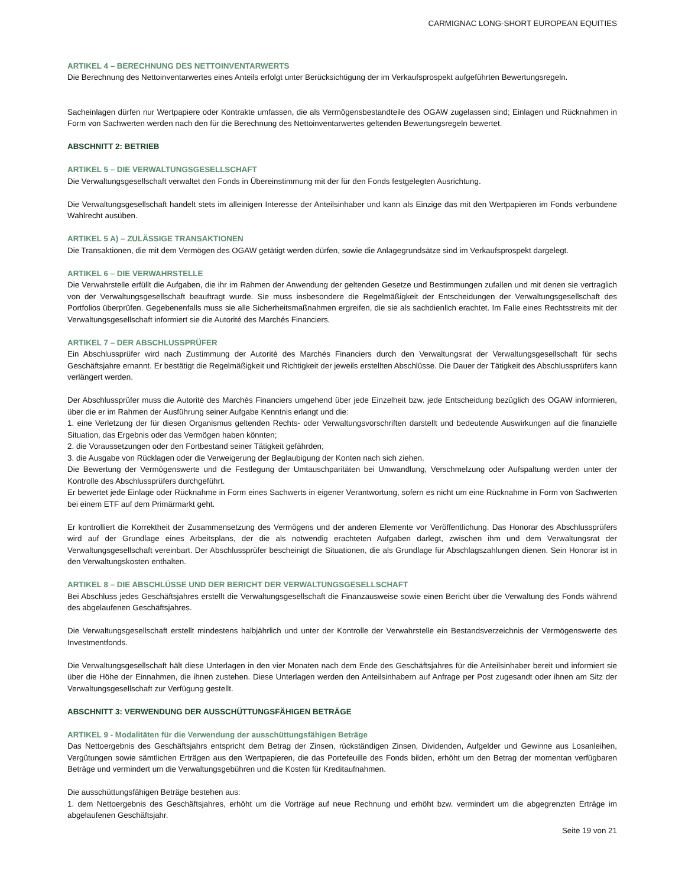CARMIGNAC LONG-SHORT EUROPEAN EQUITIES
ARTIKEL 4 – BERECHNUNG DES NETTOINVENTARWERTS
Die Berechnung des Nettoinventarwertes eines Anteils erfolgt unter Berücksichtigung der im Verkaufsprospekt aufgeführten Bewertungsregeln.
Sacheinlagen dürfen nur Wertpapiere oder Kontrakte umfassen, die als Vermögensbestandteile des OGAW zugelassen sind; Einlagen und Rücknahmen in Form von Sachwerten werden nach den für die Berechnung des Nettoinventarwertes geltenden Bewertungsregeln bewertet.
ABSCHNITT 2: BETRIEB
ARTIKEL 5 – DIE VERWALTUNGSGESELLSCHAFT
Die Verwaltungsgesellschaft verwaltet den Fonds in Übereinstimmung mit der für den Fonds festgelegten Ausrichtung.
Die Verwaltungsgesellschaft handelt stets im alleinigen Interesse der Anteilsinhaber und kann als Einzige das mit den Wertpapieren im Fonds verbundene Wahlrecht ausüben.
ARTIKEL 5 A) – ZULÄSSIGE TRANSAKTIONEN
Die Transaktionen, die mit dem Vermögen des OGAW getätigt werden dürfen, sowie die Anlagegrundsätze sind im Verkaufsprospekt dargelegt.
ARTIKEL 6 – DIE VERWAHRSTELLE
Die Verwahrstelle erfüllt die Aufgaben, die ihr im Rahmen der Anwendung der geltenden Gesetze und Bestimmungen zufallen und mit denen sie vertraglich von der Verwaltungsgesellschaft beauftragt wurde. Sie muss insbesondere die Regelmäßigkeit der Entscheidungen der Verwaltungsgesellschaft des Portfolios überprüfen. Gegebenenfalls muss sie alle Sicherheitsmaßnahmen ergreifen, die sie als sachdienlich erachtet. Im Falle eines Rechtsstreits mit der Verwaltungsgesellschaft informiert sie die Autorité des Marchés Financiers.
ARTIKEL 7 – DER ABSCHLUSSPRÜFER
Ein Abschlussprüfer wird nach Zustimmung der Autorité des Marchés Financiers durch den Verwaltungsrat der Verwaltungsgesellschaft für sechs Geschäftsjahre ernannt. Er bestätigt die Regelmäßigkeit und Richtigkeit der jeweils erstellten Abschlüsse. Die Dauer der Tätigkeit des Abschlussprüfers kann verlängert werden.
Der Abschlussprüfer muss die Autorité des Marchés Financiers umgehend über jede Einzelheit bzw. jede Entscheidung bezüglich des OGAW informieren, über die er im Rahmen der Ausführung seiner Aufgabe Kenntnis erlangt und die:
1. eine Verletzung der für diesen Organismus geltenden Rechts- oder Verwaltungsvorschriften darstellt und bedeutende Auswirkungen auf die finanzielle Situation, das Ergebnis oder das Vermögen haben könnten;
2. die Voraussetzungen oder den Fortbestand seiner Tätigkeit gefährden;
3. die Ausgabe von Rücklagen oder die Verweigerung der Beglaubigung der Konten nach sich ziehen.
Die Bewertung der Vermögenswerte und die Festlegung der Umtauschparitäten bei Umwandlung, Verschmelzung oder Aufspaltung werden unter der Kontrolle des Abschlussprüfers durchgeführt.
Er bewertet jede Einlage oder Rücknahme in Form eines Sachwerts in eigener Verantwortung, sofern es nicht um eine Rücknahme in Form von Sachwerten bei einem ETF auf dem Primärmarkt geht.
Er kontrolliert die Korrektheit der Zusammensetzung des Vermögens und der anderen Elemente vor Veröffentlichung. Das Honorar des Abschlussprüfers wird auf der Grundlage eines Arbeitsplans, der die als notwendig erachteten Aufgaben darlegt, zwischen ihm und dem Verwaltungsrat der Verwaltungsgesellschaft vereinbart. Der Abschlussprüfer bescheinigt die Situationen, die als Grundlage für Abschlagszahlungen dienen. Sein Honorar ist in den Verwaltungskosten enthalten.
ARTIKEL 8 – DIE ABSCHLÜSSE UND DER BERICHT DER VERWALTUNGSGESELLSCHAFT
Bei Abschluss jedes Geschäftsjahres erstellt die Verwaltungsgesellschaft die Finanzausweise sowie einen Bericht über die Verwaltung des Fonds während des abgelaufenen Geschäftsjahres.
Die Verwaltungsgesellschaft erstellt mindestens halbjährlich und unter der Kontrolle der Verwahrstelle ein Bestandsverzeichnis der Vermögenswerte des Investmentfonds.
Die Verwaltungsgesellschaft hält diese Unterlagen in den vier Monaten nach dem Ende des Geschäftsjahres für die Anteilsinhaber bereit und informiert sie über die Höhe der Einnahmen, die ihnen zustehen. Diese Unterlagen werden den Anteilsinhabern auf Anfrage per Post zugesandt oder ihnen am Sitz der Verwaltungsgesellschaft zur Verfügung gestellt.
ABSCHNITT 3: VERWENDUNG DER AUSSCHÜTTUNGSFÄHIGEN BETRÄGE
ARTIKEL 9 - Modalitäten für die Verwendung der ausschüttungsfähigen Beträge
Das Nettoergebnis des Geschäftsjahrs entspricht dem Betrag der Zinsen, rückständigen Zinsen, Dividenden, Aufgelder und Gewinne aus Losanleihen, Vergütungen sowie sämtlichen Erträgen aus den Wertpapieren, die das Portefeuille des Fonds bilden, erhöht um den Betrag der momentan verfügbaren Beträge und vermindert um die Verwaltungsgebühren und die Kosten für Kreditaufnahmen.
Die ausschüttungsfähigen Beträge bestehen aus:
1. dem Nettoergebnis des Geschäftsjahres, erhöht um die Vorträge auf neue Rechnung und erhöht bzw. vermindert um die abgegrenzten Erträge im abgelaufenen Geschäftsjahr.
Seite 19 von 21